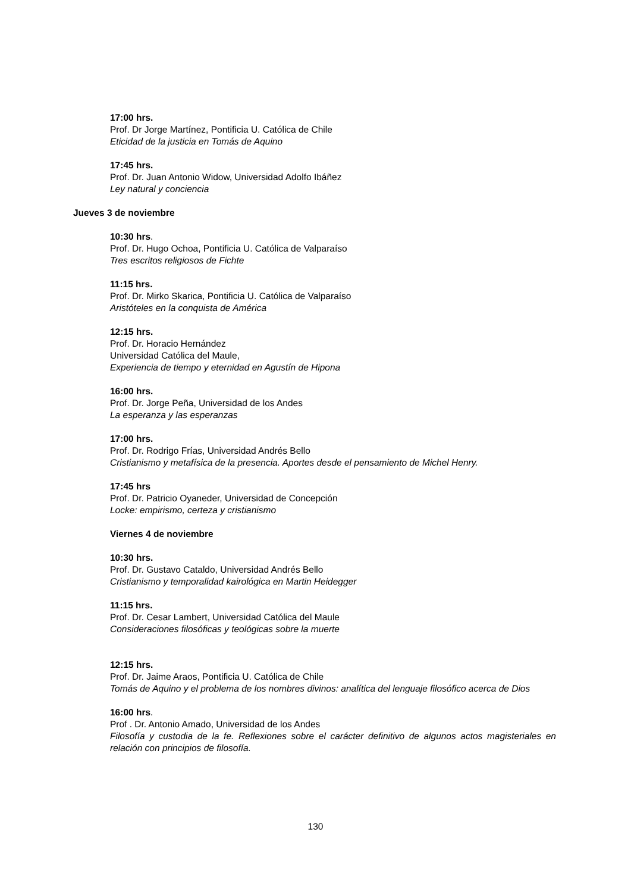17:00 hrs.
Prof. Dr Jorge Martínez, Pontificia U. Católica de Chile
Eticidad de la justicia en Tomás de Aquino
17:45 hrs.
Prof. Dr. Juan Antonio Widow, Universidad Adolfo Ibáñez
Ley natural y conciencia
Jueves 3 de noviembre
10:30 hrs.
Prof. Dr. Hugo Ochoa, Pontificia U. Católica de Valparaíso
Tres escritos religiosos de Fichte
11:15 hrs.
Prof. Dr. Mirko Skarica, Pontificia U. Católica de Valparaíso
Aristóteles en la conquista de América
12:15 hrs.
Prof. Dr. Horacio Hernández
Universidad Católica del Maule,
Experiencia de tiempo y eternidad en Agustín de Hipona
16:00 hrs.
Prof. Dr. Jorge Peña, Universidad de los Andes
La esperanza y las esperanzas
17:00 hrs.
Prof. Dr. Rodrigo Frías, Universidad Andrés Bello
Cristianismo y metafísica de la presencia. Aportes desde el pensamiento de Michel Henry.
17:45 hrs
Prof. Dr. Patricio Oyaneder, Universidad de Concepción
Locke: empirismo, certeza y cristianismo
Viernes 4 de noviembre
10:30 hrs.
Prof. Dr. Gustavo Cataldo, Universidad Andrés Bello
Cristianismo y temporalidad kairológica en Martin Heidegger
11:15 hrs.
Prof. Dr. Cesar Lambert, Universidad Católica del Maule
Consideraciones filosóficas y teológicas sobre la muerte
12:15 hrs.
Prof. Dr. Jaime Araos, Pontificia U. Católica de Chile
Tomás de Aquino y el problema de los nombres divinos: analítica del lenguaje filosófico acerca de Dios
16:00 hrs.
Prof . Dr. Antonio Amado, Universidad de los Andes
Filosofía y custodia de la fe. Reflexiones sobre el carácter definitivo de algunos actos magisteriales en relación con principios de filosofía.
130